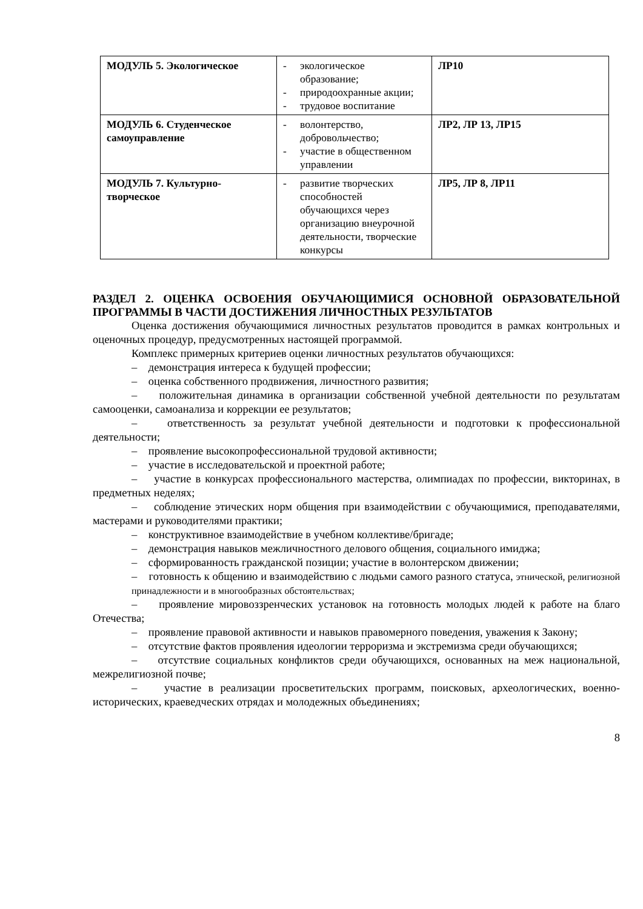| МОДУЛЬ 5. Экологическое | - экологическое образование; - природоохранные акции; - трудовое воспитание | ЛР10 |
| МОДУЛЬ 6. Студенческое самоуправление | - волонтерство, добровольчество; - участие в общественном управлении | ЛР2, ЛР 13, ЛР15 |
| МОДУЛЬ 7. Культурно-творческое | - развитие творческих способностей обучающихся через организацию внеурочной деятельности, творческие конкурсы | ЛР5, ЛР 8, ЛР11 |
РАЗДЕЛ 2. ОЦЕНКА ОСВОЕНИЯ ОБУЧАЮЩИМИСЯ ОСНОВНОЙ ОБРАЗОВАТЕЛЬНОЙ ПРОГРАММЫ В ЧАСТИ ДОСТИЖЕНИЯ ЛИЧНОСТНЫХ РЕЗУЛЬТАТОВ
Оценка достижения обучающимися личностных результатов проводится в рамках контрольных и оценочных процедур, предусмотренных настоящей программой.
Комплекс примерных критериев оценки личностных результатов обучающихся:
– демонстрация интереса к будущей профессии;
– оценка собственного продвижения, личностного развития;
– положительная динамика в организации собственной учебной деятельности по результатам самооценки, самоанализа и коррекции ее результатов;
– ответственность за результат учебной деятельности и подготовки к профессиональной деятельности;
– проявление высокопрофессиональной трудовой активности;
– участие в исследовательской и проектной работе;
– участие в конкурсах профессионального мастерства, олимпиадах по профессии, викторинах, в предметных неделях;
– соблюдение этических норм общения при взаимодействии с обучающимися, преподавателями, мастерами и руководителями практики;
– конструктивное взаимодействие в учебном коллективе/бригаде;
– демонстрация навыков межличностного делового общения, социального имиджа;
– сформированность гражданской позиции; участие в волонтерском движении;
– готовность к общению и взаимодействию с людьми самого разного статуса, этнической, религиозной принадлежности и в многообразных обстоятельствах;
– проявление мировоззренческих установок на готовность молодых людей к работе на благо Отечества;
– проявление правовой активности и навыков правомерного поведения, уважения к Закону;
– отсутствие фактов проявления идеологии терроризма и экстремизма среди обучающихся;
– отсутствие социальных конфликтов среди обучающихся, основанных на меж национальной, межрелигиозной почве;
– участие в реализации просветительских программ, поисковых, археологических, военно-исторических, краеведческих отрядах и молодежных объединениях;
8